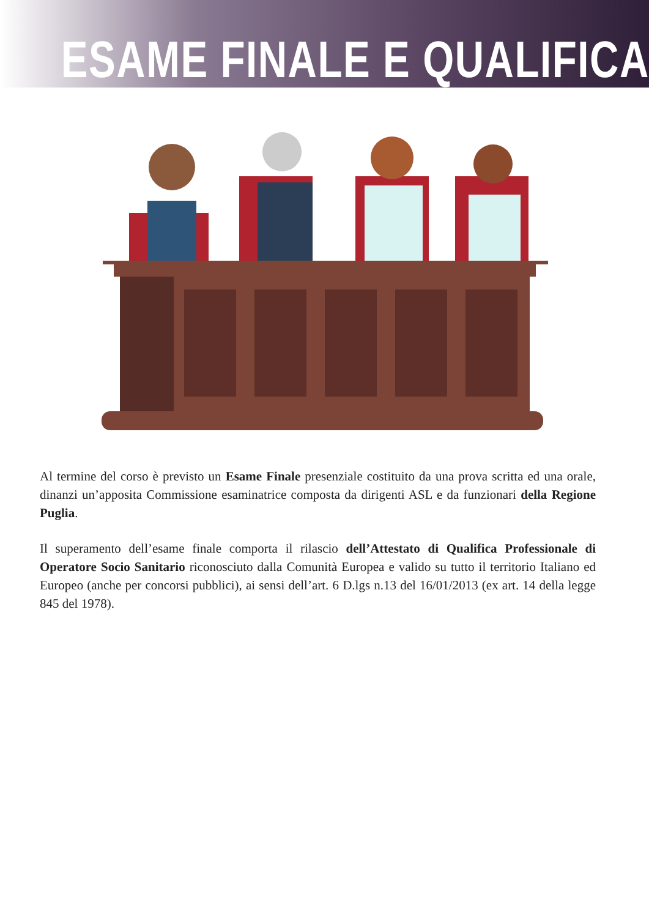ESAME FINALE E QUALIFICA
Al termine del corso è previsto un Esame Finale presenziale costituito da una prova scritta ed una orale, dinanzi un’apposita Commissione esaminatrice composta da dirigenti ASL e da funzionari della Regione Puglia.
Il superamento dell’esame finale comporta il rilascio dell’Attestato di Qualifica Professionale di Operatore Socio Sanitario riconosciuto dalla Comunità Europea e valido su tutto il territorio Italiano ed Europeo (anche per concorsi pubblici), ai sensi dell’art. 6 D.lgs n.13 del 16/01/2013 (ex art. 14 della legge 845 del 1978).